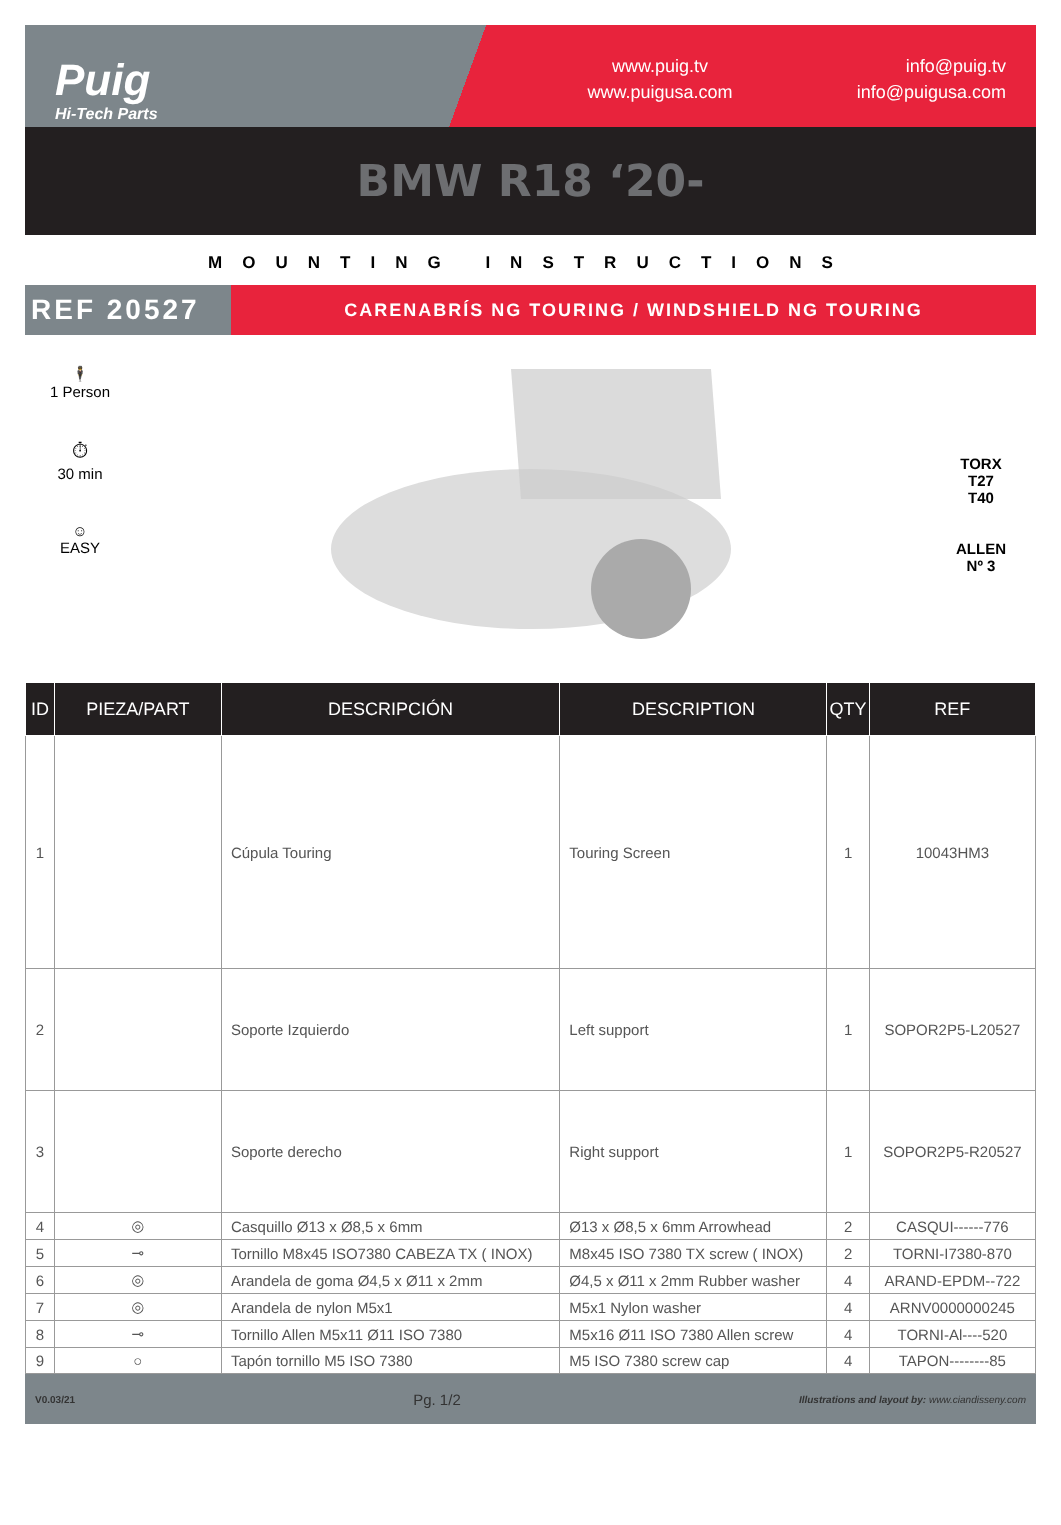Puig
Hi-Tech Parts
www.puig.tv
www.puigusa.com
info@puig.tv
info@puigusa.com
BMW R18 ‘20-
MOUNTING INSTRUCTIONS
REF 20527
CARENABRÍS NG TOURING / WINDSHIELD NG TOURING
🕴
1 Person
⏱
30 min
☺
EASY
TORX
T27
T40
ALLEN
Nº 3
| ID | PIEZA/PART | DESCRIPCIÓN | DESCRIPTION | QTY | REF |
| --- | --- | --- | --- | --- | --- |
| 1 | | Cúpula Touring | Touring Screen | 1 | 10043HM3 |
| 2 | | Soporte Izquierdo | Left support | 1 | SOPOR2P5-L20527 |
| 3 | | Soporte derecho | Right support | 1 | SOPOR2P5-R20527 |
| 4 | ◎ | Casquillo Ø13 x Ø8,5 x 6mm | Ø13 x Ø8,5 x 6mm Arrowhead | 2 | CASQUI------776 |
| 5 | ⊸ | Tornillo M8x45 ISO7380 CABEZA TX ( INOX) | M8x45 ISO 7380 TX screw ( INOX) | 2 | TORNI-I7380-870 |
| 6 | ◎ | Arandela de goma Ø4,5 x Ø11 x 2mm | Ø4,5 x Ø11 x 2mm Rubber washer | 4 | ARAND-EPDM--722 |
| 7 | ◎ | Arandela de nylon M5x1 | M5x1 Nylon washer | 4 | ARNV0000000245 |
| 8 | ⊸ | Tornillo Allen M5x11 Ø11 ISO 7380 | M5x16 Ø11 ISO 7380 Allen screw | 4 | TORNI-Al----520 |
| 9 | ○ | Tapón tornillo M5 ISO 7380 | M5 ISO 7380 screw cap | 4 | TAPON--------85 |
V0.03/21 Pg. 1/2 Illustrations and layout by: www.ciandisseny.com